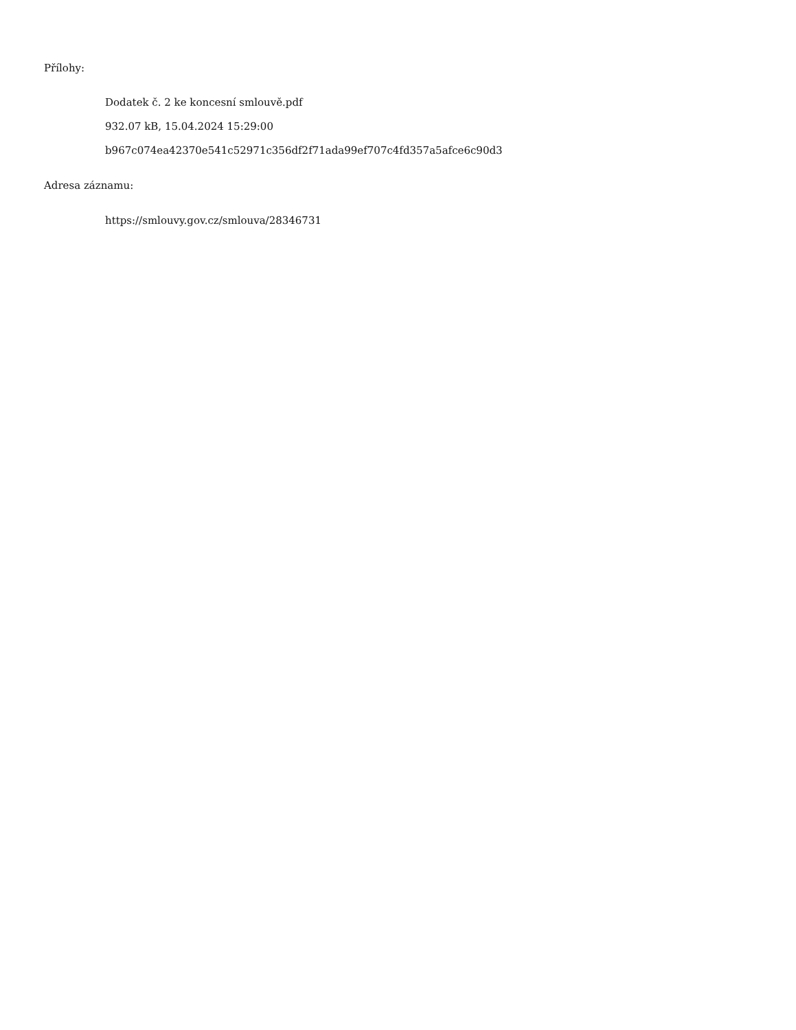Přílohy:
Dodatek č. 2 ke koncesní smlouvě.pdf
932.07 kB, 15.04.2024 15:29:00
b967c074ea42370e541c52971c356df2f71ada99ef707c4fd357a5afce6c90d3
Adresa záznamu:
https://smlouvy.gov.cz/smlouva/28346731